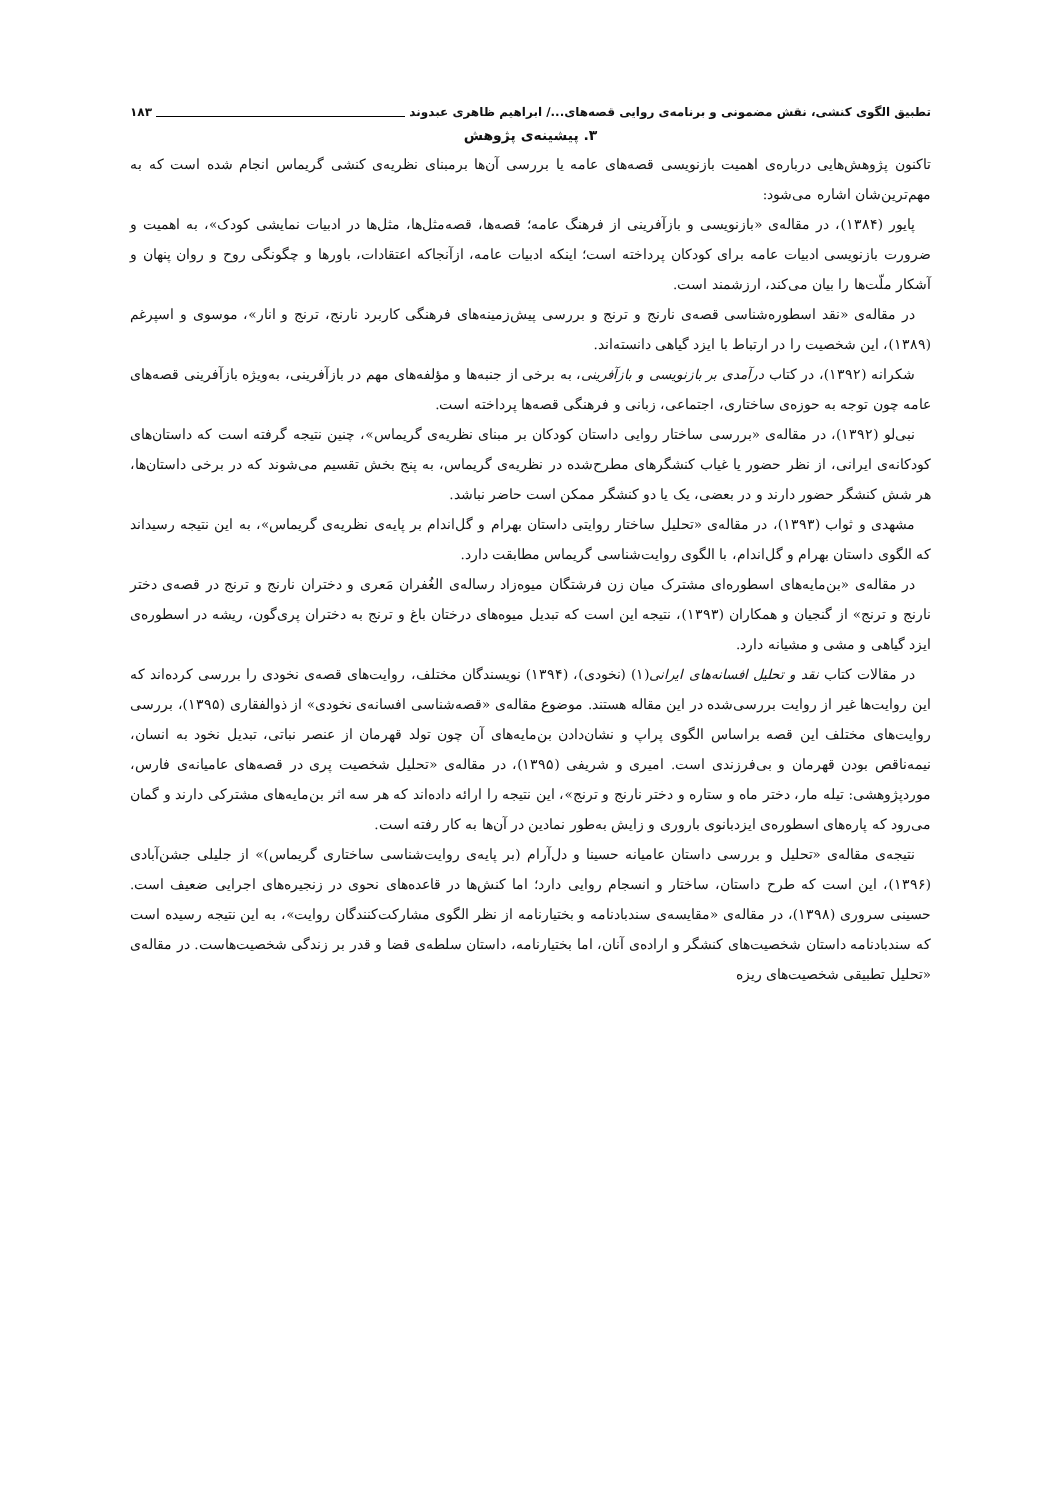تطبیق الگوی کنشی، نقش مضمونی و برنامه‌ی روایی قصه‌های.../ ابراهیم ظاهری عبدوند ۱۸۳
۳. پیشینه‌ی پژوهش
تاکنون پژوهش‌هایی درباره‌ی اهمیت بازنویسی قصه‌های عامه یا بررسی آن‌ها برمبنای نظریه‌ی کنشی گریماس انجام شده است که به مهم‌ترین‌شان اشاره می‌شود:
پایور (۱۳۸۴)، در مقاله‌ی «بازنویسی و بازآفرینی از فرهنگ عامه؛ قصه‌ها، قصه‌مثل‌ها، مثل‌ها در ادبیات نمایشی کودک»، به اهمیت و ضرورت بازنویسی ادبیات عامه برای کودکان پرداخته است؛ اینکه ادبیات عامه، ازآنجاکه اعتقادات، باورها و چگونگی روح و روان پنهان و آشکار ملّت‌ها را بیان می‌کند، ارزشمند است.
در مقاله‌ی «نقد اسطوره‌شناسی قصه‌ی نارنج و ترنج و بررسی پیش‌زمینه‌های فرهنگی کاربرد نارنج، ترنج و انار»، موسوی و اسپرغم (۱۳۸۹)، این شخصیت را در ارتباط با ایزد گیاهی دانسته‌اند.
شکرانه (۱۳۹۲)، در کتاب درآمدی بر بازنویسی و بازآفرینی، به برخی از جنبه‌ها و مؤلفه‌های مهم در بازآفرینی، به‌ویژه بازآفرینی قصه‌های عامه چون توجه به حوزه‌ی ساختاری، اجتماعی، زبانی و فرهنگی قصه‌ها پرداخته است.
نبی‌لو (۱۳۹۲)، در مقاله‌ی «بررسی ساختار روایی داستان کودکان بر مبنای نظریه‌ی گریماس»، چنین نتیجه گرفته است که داستان‌های کودکانه‌ی ایرانی، از نظر حضور یا غیاب کنشگرهای مطرح‌شده در نظریه‌ی گریماس، به پنج بخش تقسیم می‌شوند که در برخی داستان‌ها، هر شش کنشگر حضور دارند و در بعضی، یک یا دو کنشگر ممکن است حاضر نباشد.
مشهدی و ثواب (۱۳۹۳)، در مقاله‌ی «تحلیل ساختار روایتی داستان بهرام و گل‌اندام بر پایه‌ی نظریه‌ی گریماس»، به این نتیجه رسیداند که الگوی داستان بهرام و گل‌اندام، با الگوی روایت‌شناسی گریماس مطابقت دارد.
در مقاله‌ی «بن‌مایه‌های اسطوره‌ای مشترک میان زن فرشتگان میوه‌زاد رساله‌ی الغُفران مَعری و دختران نارنج و ترنج در قصه‌ی دختر نارنج و ترنج» از گنجیان و همکاران (۱۳۹۳)، نتیجه این است که تبدیل میوه‌های درختان باغ و ترنج به دختران پری‌گون، ریشه در اسطوره‌ی ایزد گیاهی و مشی و مشیانه دارد.
در مقالات کتاب نقد و تحلیل افسانه‌های ایرانی(۱) (نخودی)، (۱۳۹۴) نویسندگان مختلف، روایت‌های قصه‌ی نخودی را بررسی کرده‌اند که این روایت‌ها غیر از روایت بررسی‌شده در این مقاله هستند. موضوع مقاله‌ی «قصه‌شناسی افسانه‌ی نخودی» از ذوالفقاری (۱۳۹۵)، بررسی روایت‌های مختلف این قصه براساس الگوی پراپ و نشان‌دادن بن‌مایه‌های آن چون تولد قهرمان از عنصر نباتی، تبدیل نخود به انسان، نیمه‌ناقص بودن قهرمان و بی‌فرزندی است. امیری و شریفی (۱۳۹۵)، در مقاله‌ی «تحلیل شخصیت پری در قصه‌های عامیانه‌ی فارس، موردپژوهشی: تیله مار، دختر ماه و ستاره و دختر نارنج و ترنج»، این نتیجه را ارائه داده‌اند که هر سه اثر بن‌مایه‌های مشترکی دارند و گمان می‌رود که پاره‌های اسطوره‌ی ایزدبانوی باروری و زایش به‌طور نمادین در آن‌ها به کار رفته است.
نتیجه‌ی مقاله‌ی «تحلیل و بررسی داستان عامیانه حسینا و دل‌آرام (بر پایه‌ی روایت‌شناسی ساختاری گریماس)» از جلیلی جشن‌آبادی (۱۳۹۶)، این است که طرح داستان، ساختار و انسجام روایی دارد؛ اما کنش‌ها در قاعده‌های نحوی در زنجیره‌های اجرایی ضعیف است. حسینی سروری (۱۳۹۸)، در مقاله‌ی «مقایسه‌ی سندبادنامه و بختیارنامه از نظر الگوی مشارکت‌کنندگان روایت»، به این نتیجه رسیده است که سندبادنامه داستان شخصیت‌های کنشگر و اراده‌ی آنان، اما بختیارنامه، داستان سلطه‌ی قضا و قدر بر زندگی شخصیت‌هاست. در مقاله‌ی «تحلیل تطبیقی شخصیت‌های ریزه